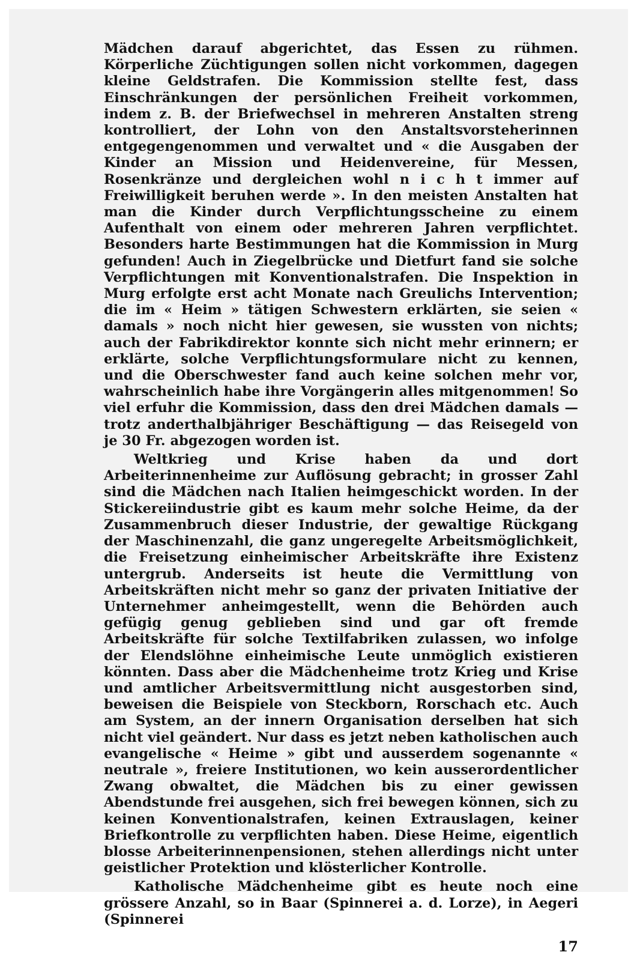Mädchen darauf abgerichtet, das Essen zu rühmen. Körperliche Züchtigungen sollen nicht vorkommen, dagegen kleine Geldstrafen. Die Kommission stellte fest, dass Einschränkungen der persönlichen Freiheit vorkommen, indem z. B. der Briefwechsel in mehreren Anstalten streng kontrolliert, der Lohn von den Anstaltsvorsteherinnen entgegengenommen und verwaltet und « die Ausgaben der Kinder an Mission und Heidenvereine, für Messen, Rosenkränze und dergleichen wohl n i c h t immer auf Freiwilligkeit beruhen werde ». In den meisten Anstalten hat man die Kinder durch Verpflichtungsscheine zu einem Aufenthalt von einem oder mehreren Jahren verpflichtet. Besonders harte Bestimmungen hat die Kommission in Murg gefunden! Auch in Ziegelbrücke und Dietfurt fand sie solche Verpflichtungen mit Konventionalstrafen. Die Inspektion in Murg erfolgte erst acht Monate nach Greulichs Intervention; die im « Heim » tätigen Schwestern erklärten, sie seien « damals » noch nicht hier gewesen, sie wussten von nichts; auch der Fabrikdirektor konnte sich nicht mehr erinnern; er erklärte, solche Verpflichtungsformulare nicht zu kennen, und die Oberschwester fand auch keine solchen mehr vor, wahrscheinlich habe ihre Vorgängerin alles mitgenommen! So viel erfuhr die Kommission, dass den drei Mädchen damals — trotz anderthalbjähriger Beschäftigung — das Reisegeld von je 30 Fr. abgezogen worden ist.
Weltkrieg und Krise haben da und dort Arbeiterinnenheime zur Auflösung gebracht; in grosser Zahl sind die Mädchen nach Italien heimgeschickt worden. In der Stickereiindustrie gibt es kaum mehr solche Heime, da der Zusammenbruch dieser Industrie, der gewaltige Rückgang der Maschinenzahl, die ganz ungeregelte Arbeitsmöglichkeit, die Freisetzung einheimischer Arbeitskräfte ihre Existenz untergrub. Anderseits ist heute die Vermittlung von Arbeitskräften nicht mehr so ganz der privaten Initiative der Unternehmer anheimgestellt, wenn die Behörden auch gefügig genug geblieben sind und gar oft fremde Arbeitskräfte für solche Textilfabriken zulassen, wo infolge der Elendslöhne einheimische Leute unmöglich existieren könnten. Dass aber die Mädchenheime trotz Krieg und Krise und amtlicher Arbeitsvermittlung nicht ausgestorben sind, beweisen die Beispiele von Steckborn, Rorschach etc. Auch am System, an der innern Organisation derselben hat sich nicht viel geändert. Nur dass es jetzt neben katholischen auch evangelische « Heime » gibt und ausserdem sogenannte « neutrale », freiere Institutionen, wo kein ausserordentlicher Zwang obwaltet, die Mädchen bis zu einer gewissen Abendstunde frei ausgehen, sich frei bewegen können, sich zu keinen Konventionalstrafen, keinen Extrauslagen, keiner Briefkontrolle zu verpflichten haben. Diese Heime, eigentlich blosse Arbeiterinnenpensionen, stehen allerdings nicht unter geistlicher Protektion und klösterlicher Kontrolle.
Katholische Mädchenheime gibt es heute noch eine grössere Anzahl, so in Baar (Spinnerei a. d. Lorze), in Aegeri (Spinnerei
17